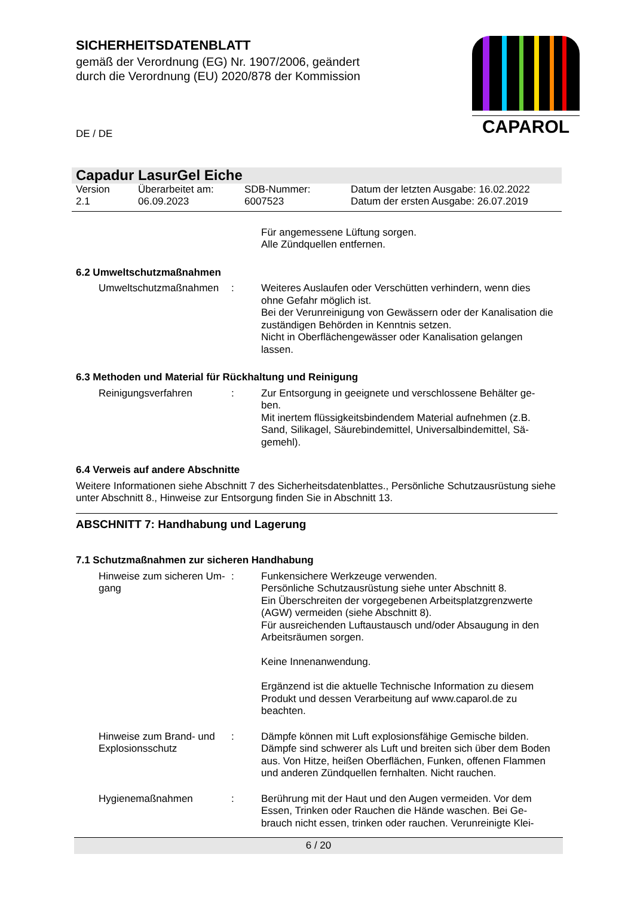SICHERHEITSDATENBLATT
gemäß der Verordnung (EG) Nr. 1907/2006, geändert
durch die Verordnung (EU) 2020/878 der Kommission
CAPAROL
DE / DE
Capadur LasurGel Eiche
Version
2.1
Überarbeitet am:
06.09.2023
SDB-Nummer:
6007523
Datum der letzten Ausgabe: 16.02.2022
Datum der ersten Ausgabe: 26.07.2019
Für angemessene Lüftung sorgen.
Alle Zündquellen entfernen.
6.2 Umweltschutzmaßnahmen
Umweltschutzmaßnahmen : Weiteres Auslaufen oder Verschütten verhindern, wenn dies ohne Gefahr möglich ist.
Bei der Verunreinigung von Gewässern oder der Kanalisation die zuständigen Behörden in Kenntnis setzen.
Nicht in Oberflächengewässer oder Kanalisation gelangen lassen.
6.3 Methoden und Material für Rückhaltung und Reinigung
Reinigungsverfahren : Zur Entsorgung in geeignete und verschlossene Behälter ge-ben.
Mit inertem flüssigkeitsbindendem Material aufnehmen (z.B. Sand, Silikagel, Säurebindemittel, Universalbindemittel, Sä-gemehl).
6.4 Verweis auf andere Abschnitte
Weitere Informationen siehe Abschnitt 7 des Sicherheitsdatenblattes., Persönliche Schutzausrüstung siehe unter Abschnitt 8., Hinweise zur Entsorgung finden Sie in Abschnitt 13.
ABSCHNITT 7: Handhabung und Lagerung
7.1 Schutzmaßnahmen zur sicheren Handhabung
Hinweise zum sicheren Um-gang
: Funkensichere Werkzeuge verwenden.
Persönliche Schutzausrüstung siehe unter Abschnitt 8.
Ein Überschreiten der vorgegebenen Arbeitsplatzgrenzwerte (AGW) vermeiden (siehe Abschnitt 8).
Für ausreichenden Luftaustausch und/oder Absaugung in den Arbeitsräumen sorgen.
Keine Innenanwendung.
Ergänzend ist die aktuelle Technische Information zu diesem Produkt und dessen Verarbeitung auf www.caparol.de zu beachten.
Hinweise zum Brand- und Explosionsschutz
: Dämpfe können mit Luft explosionsfähige Gemische bilden. Dämpfe sind schwerer als Luft und breiten sich über dem Boden aus. Von Hitze, heißen Oberflächen, Funken, offenen Flammen und anderen Zündquellen fernhalten. Nicht rauchen.
Hygienemaßnahmen : Berührung mit der Haut und den Augen vermeiden. Vor dem Essen, Trinken oder Rauchen die Hände waschen. Bei Ge-brauch nicht essen, trinken oder rauchen. Verunreinigte Klei-
6 / 20